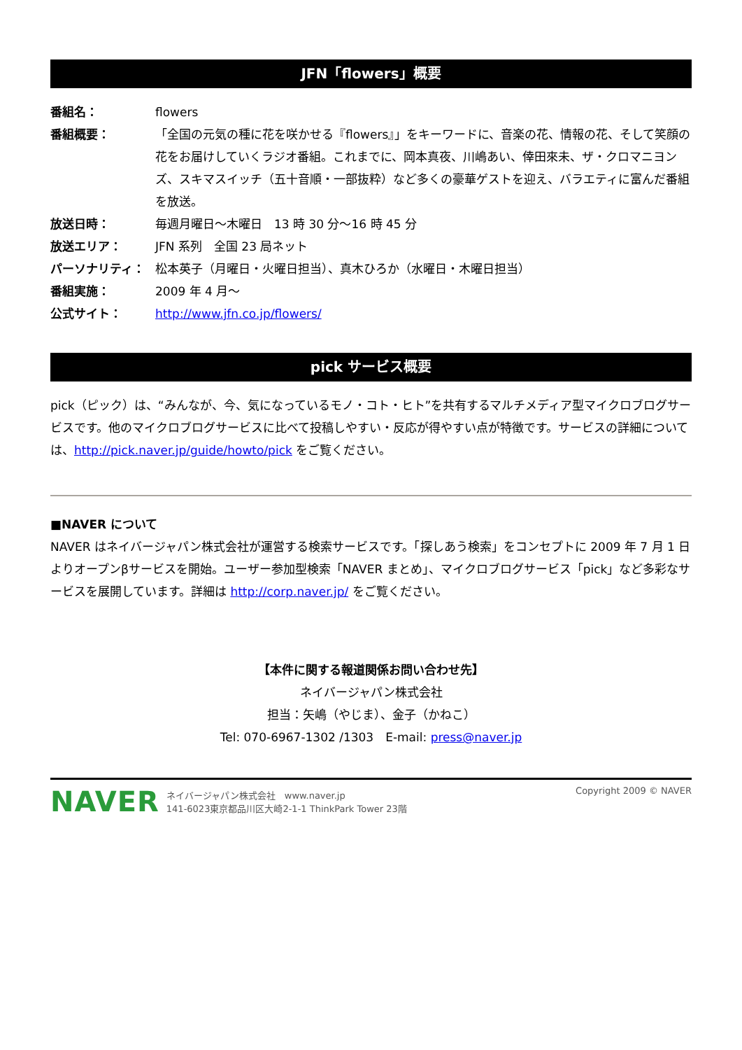JFN「flowers」概要
番組名： flowers
番組概要： 「全国の元気の種に花を咲かせる『flowers』」をキーワードに、音楽の花、情報の花、そして笑顔の花をお届けしていくラジオ番組。これまでに、岡本真夜、川嶋あい、倖田來未、ザ・クロマニヨンズ、スキマスイッチ（五十音順・一部抜粋）など多くの豪華ゲストを迎え、バラエティに富んだ番組を放送。
放送日時： 毎週月曜日～木曜日　13 時 30 分～16 時 45 分
放送エリア： JFN 系列　全国 23 局ネット
パーソナリティ： 松本英子（月曜日・火曜日担当）、真木ひろか（水曜日・木曜日担当）
番組実施： 2009 年 4 月～
公式サイト： http://www.jfn.co.jp/flowers/
pick サービス概要
pick（ピック）は、“みんなが、今、気になっているモノ・コト・ヒト”を共有するマルチメディア型マイクロブログサービスです。他のマイクロブログサービスに比べて投稿しやすい・反応が得やすい点が特徴です。サービスの詳細については、http://pick.naver.jp/guide/howto/pick をご覧ください。
■NAVER について
NAVER はネイバージャパン株式会社が運営する検索サービスです。「探しあう検索」をコンセプトに 2009 年 7 月 1 日よりオープンβサービスを開始。ユーザー参加型検索「NAVER まとめ」、マイクロブログサービス「pick」など多彩なサービスを展開しています。詳細は http://corp.naver.jp/ をご覧ください。
【本件に関する報道関係お問い合わせ先】
ネイバージャパン株式会社
担当：矢嶋（やじま）、金子（かねこ）
Tel: 070-6967-1302 /1303　E-mail: press@naver.jp
NAVER ネイバージャパン株式会社　www.naver.jp
141-6023東京都品川区大崎2-1-1 ThinkPark Tower 23階
Copyright 2009 © NAVER